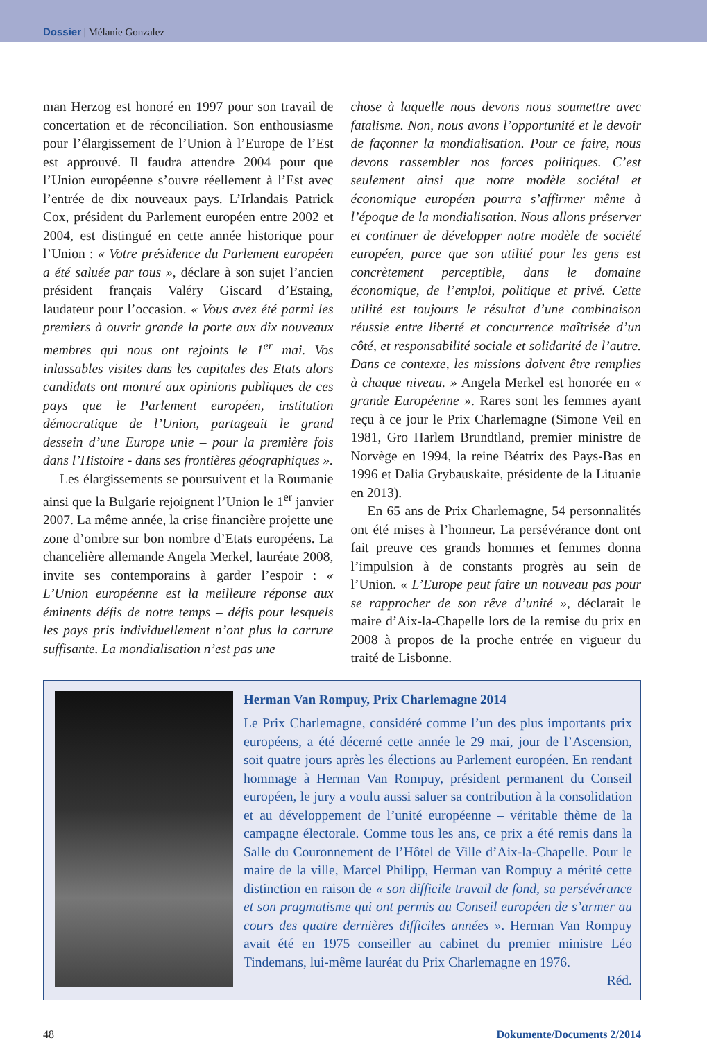Dossier | Mélanie Gonzalez
man Herzog est honoré en 1997 pour son travail de concertation et de réconciliation. Son enthousiasme pour l’élargissement de l’Union à l’Europe de l’Est est approuvé. Il faudra attendre 2004 pour que l’Union européenne s’ouvre réellement à l’Est avec l’entrée de dix nouveaux pays. L’Irlandais Patrick Cox, président du Parlement européen entre 2002 et 2004, est distingué en cette année historique pour l’Union : « Votre présidence du Parlement européen a été saluée par tous », déclare à son sujet l’ancien président français Valéry Giscard d’Estaing, laudateur pour l’occasion. « Vous avez été parmi les premiers à ouvrir grande la porte aux dix nouveaux membres qui nous ont rejoints le 1<sup>er</sup> mai. Vos inlassables visites dans les capitales des Etats alors candidats ont montré aux opinions publiques de ces pays que le Parlement européen, institution démocratique de l’Union, partageait le grand dessein d’une Europe unie – pour la première fois dans l’Histoire - dans ses frontières géographiques ».
Les élargissements se poursuivent et la Roumanie ainsi que la Bulgarie rejoignent l’Union le 1<sup>er</sup> janvier 2007. La même année, la crise financière projette une zone d’ombre sur bon nombre d’Etats européens. La chancelière allemande Angela Merkel, lauréate 2008, invite ses contemporains à garder l’espoir : « L’Union européenne est la meilleure réponse aux éminents défis de notre temps – défis pour lesquels les pays pris individuellement n’ont plus la carrure suffisante. La mondialisation n’est pas une
chose à laquelle nous devons nous soumettre avec fatalisme. Non, nous avons l’opportunité et le devoir de façonner la mondialisation. Pour ce faire, nous devons rassembler nos forces politiques. C’est seulement ainsi que notre modèle sociétal et économique européen pourra s’affirmer même à l’époque de la mondialisation. Nous allons préserver et continuer de développer notre modèle de société européen, parce que son utilité pour les gens est concrètement perceptible, dans le domaine économique, de l’emploi, politique et privé. Cette utilité est toujours le résultat d’une combinaison réussie entre liberté et concurrence maîtrisée d’un côté, et responsabilité sociale et solidarité de l’autre. Dans ce contexte, les missions doivent être remplies à chaque niveau. » Angela Merkel est honorée en « grande Européenne ». Rares sont les femmes ayant reçu à ce jour le Prix Charlemagne (Simone Veil en 1981, Gro Harlem Brundtland, premier ministre de Norvège en 1994, la reine Béatrix des Pays-Bas en 1996 et Dalia Grybauskaite, présidente de la Lituanie en 2013).
En 65 ans de Prix Charlemagne, 54 personnalités ont été mises à l’honneur. La persévérance dont ont fait preuve ces grands hommes et femmes donna l’impulsion à de constants progrès au sein de l’Union. « L’Europe peut faire un nouveau pas pour se rapprocher de son rêve d’unité », déclarait le maire d’Aix-la-Chapelle lors de la remise du prix en 2008 à propos de la proche entrée en vigueur du traité de Lisbonne.
Herman Van Rompuy, Prix Charlemagne 2014
Le Prix Charlemagne, considéré comme l’un des plus importants prix européens, a été décerné cette année le 29 mai, jour de l’Ascension, soit quatre jours après les élections au Parlement européen. En rendant hommage à Herman Van Rompuy, président permanent du Conseil européen, le jury a voulu aussi saluer sa contribution à la consolidation et au développement de l’unité européenne – véritable thème de la campagne électorale. Comme tous les ans, ce prix a été remis dans la Salle du Couronnement de l’Hôtel de Ville d’Aix-la-Chapelle. Pour le maire de la ville, Marcel Philipp, Herman van Rompuy a mérité cette distinction en raison de « son difficile travail de fond, sa persévérance et son pragmatisme qui ont permis au Conseil européen de s’armer au cours des quatre dernières difficiles années ». Herman Van Rompuy avait été en 1975 conseiller au cabinet du premier ministre Léo Tindemans, lui-même lauréat du Prix Charlemagne en 1976.
Réd.
48 Dokumente/Documents 2/2014